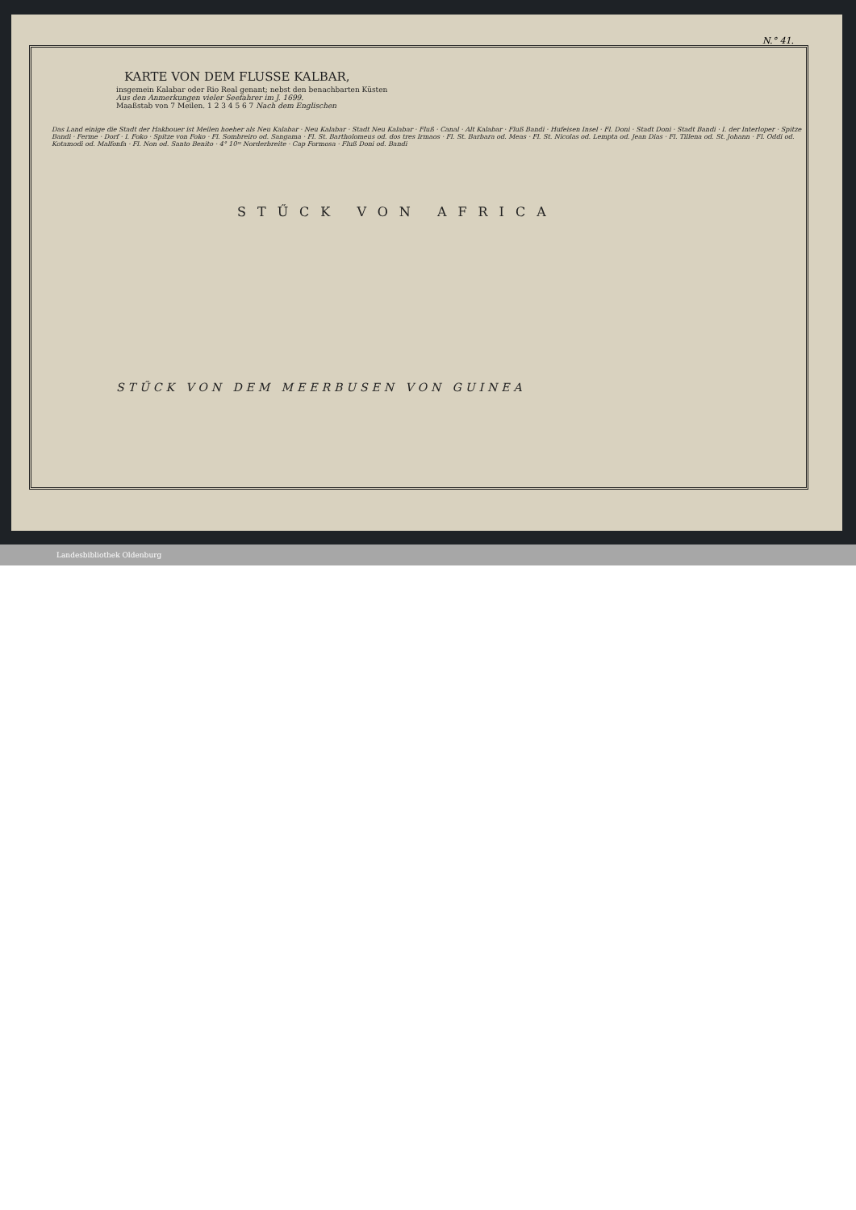N.° 41.
KARTE VON DEM FLUSSE KALBAR,
insgemein Kalabar oder Rio Real genant; nebst den benachbarten Küsten
Aus den Anmerkungen vieler Seefahrer im J. 1699.
Maaßstab von 7 Meilen. 1 2 3 4 5 6 7 Nach dem Englischen
Das Land einige die Stadt der Hakbouer ist Meilen hoeher als Neu Kalabar · Neu Kalabar · Stadt Neu Kalabar · Fluß · Canal · Alt Kalabar · Fluß Bandi · Hufeisen Insel · Fl. Doni · Stadt Doni · Stadt Bandi · I. der Interloper · Spitze Bandi · Ferme · Dorf · I. Foko · Spitze von Foko · Fl. Sombreiro od. Sangama · Fl. St. Bartholomeus od. dos tres Irmaos · Fl. St. Barbara od. Meas · Fl. St. Nicolas od. Lempta od. Jean Dias · Fl. Tillena od. St. Johann · Fl. Oddi od. Kotamodi od. Malfonfa · Fl. Non od. Santo Benito · 4° 10ᵐ Norderbreite · Cap Formosa · Fluß Doni od. Bandi
STŰCK VON AFRICA
STŰCK VON DEM MEERBUSEN VON GUINEA
Landesbibliothek Oldenburg